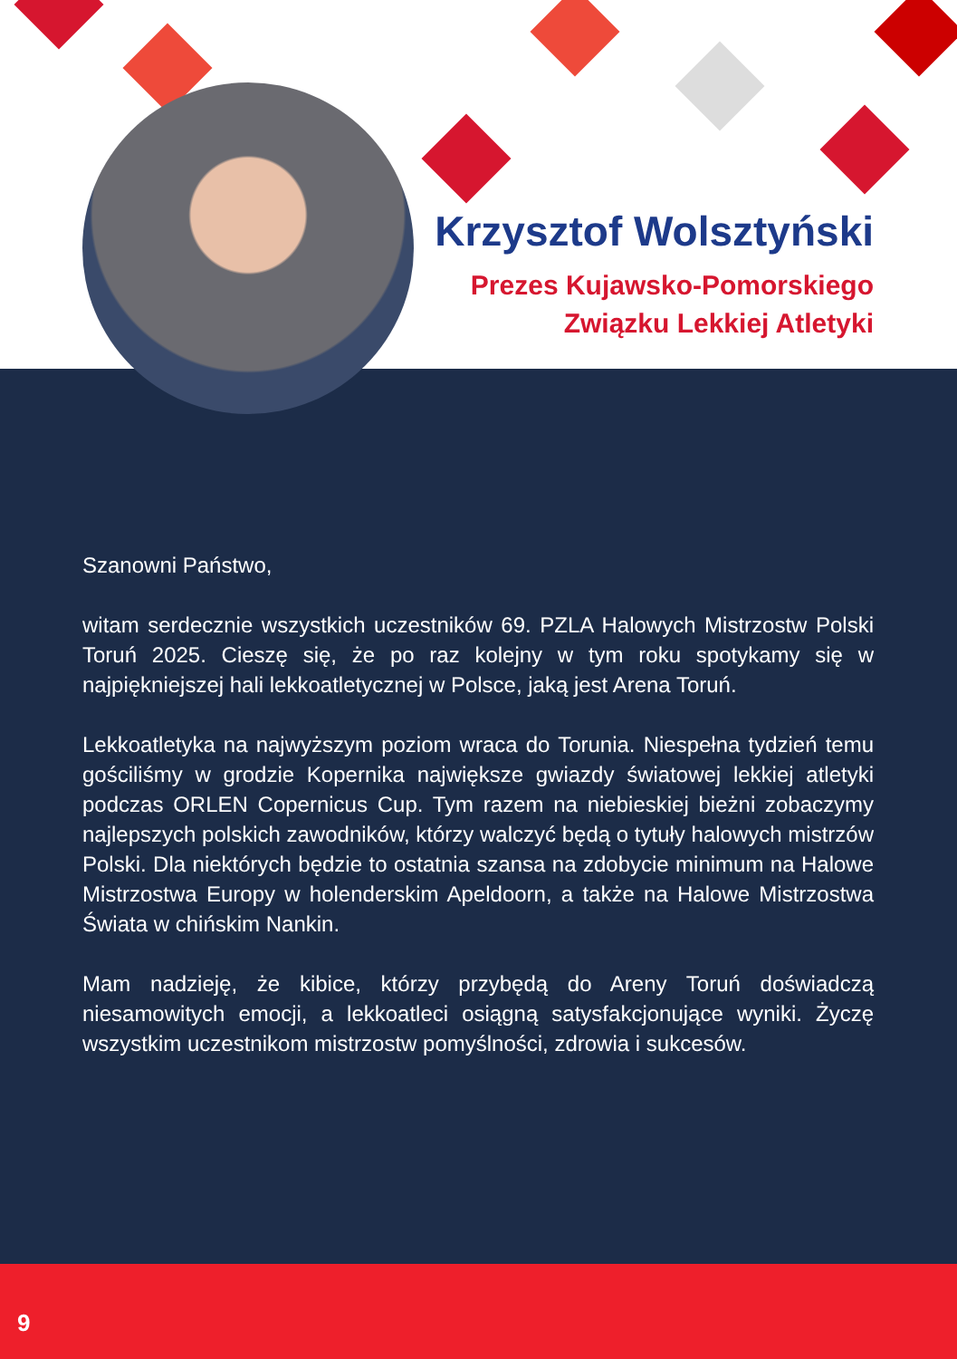Krzysztof Wolsztyński
Prezes Kujawsko-Pomorskiego
Związku Lekkiej Atletyki
Szanowni Państwo,
witam serdecznie wszystkich uczestników 69. PZLA Halowych Mistrzostw Polski Toruń 2025. Cieszę się, że po raz kolejny w tym roku spotykamy się w najpiękniejszej hali lekkoatletycznej w Polsce, jaką jest Arena Toruń.
Lekkoatletyka na najwyższym poziom wraca do Torunia. Niespełna tydzień temu gościliśmy w grodzie Kopernika największe gwiazdy światowej lekkiej atletyki podczas ORLEN Copernicus Cup. Tym razem na niebieskiej bieżni zobaczymy najlepszych polskich zawodników, którzy walczyć będą o tytuły halowych mistrzów Polski. Dla niektórych będzie to ostatnia szansa na zdobycie minimum na Halowe Mistrzostwa Europy w holenderskim Apeldoorn, a także na Halowe Mistrzostwa Świata w chińskim Nankin.
Mam nadzieję, że kibice, którzy przybędą do Areny Toruń doświadczą niesamowitych emocji, a lekkoatleci osiągną satysfakcjonujące wyniki. Życzę wszystkim uczestnikom mistrzostw pomyślności, zdrowia i sukcesów.
9